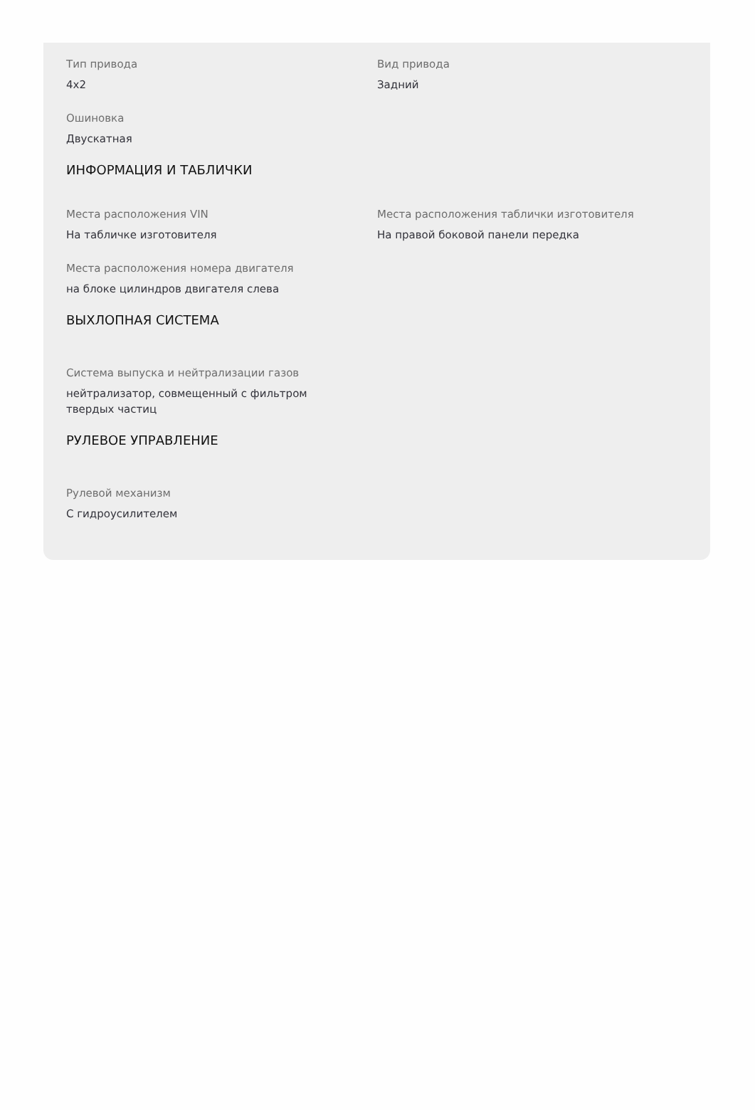Тип привода
4x2
Вид привода
Задний
Ошиновка
Двускатная
ИНФОРМАЦИЯ И ТАБЛИЧКИ
Места расположения VIN
На табличке изготовителя
Места расположения таблички изготовителя
На правой боковой панели передка
Места расположения номера двигателя
на блоке цилиндров двигателя слева
ВЫХЛОПНАЯ СИСТЕМА
Система выпуска и нейтрализации газов
нейтрализатор, совмещенный с фильтром твердых частиц
РУЛЕВОЕ УПРАВЛЕНИЕ
Рулевой механизм
С гидроусилителем